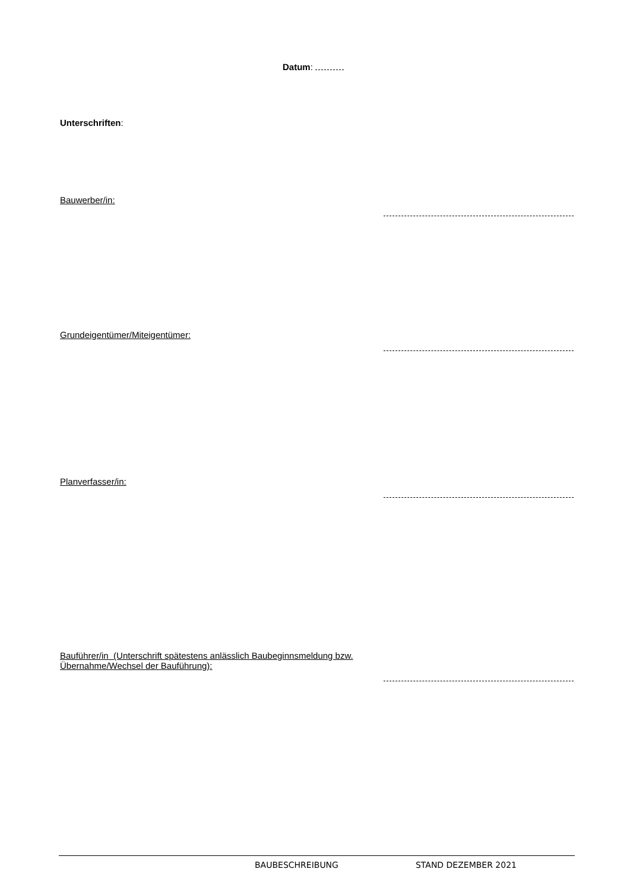Datum:
Unterschriften:
Bauwerber/in:
Grundeigentümer/Miteigentümer:
Planverfasser/in:
Bauführer/in (Unterschrift spätestens anlässlich Baubeginnsmeldung bzw. Übernahme/Wechsel der Bauführung):
BAUBESCHREIBUNG STAND DEZEMBER 2021